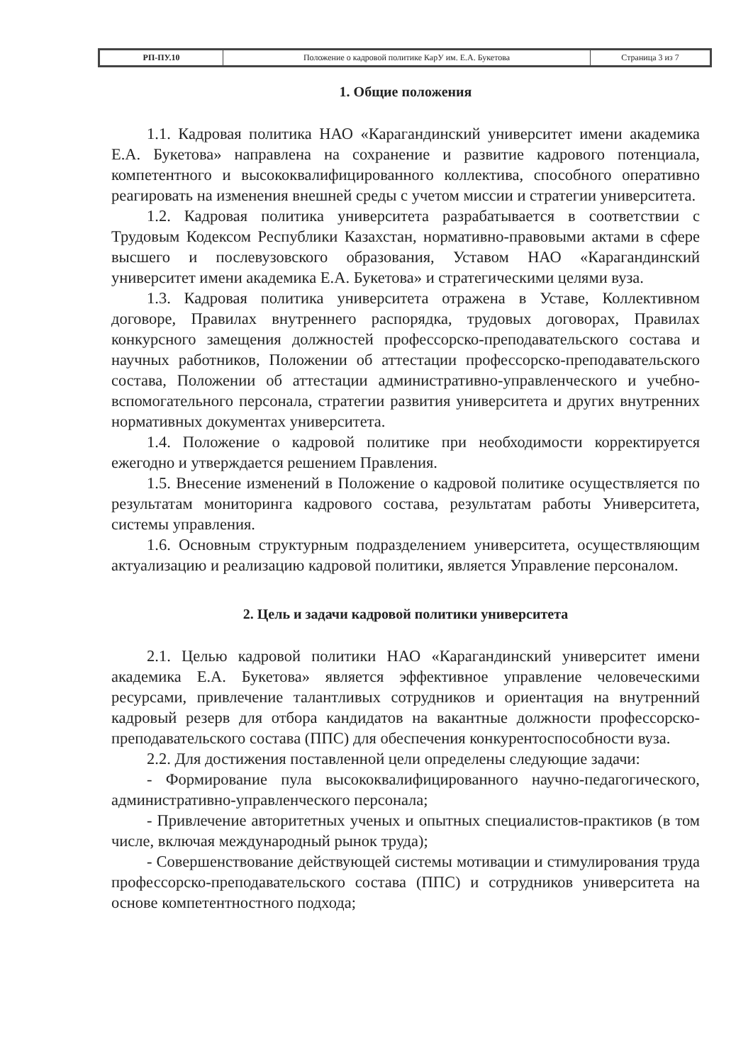| РП-ПУ.10 | Положение о кадровой политике КарУ им. Е.А. Букетова | Страница 3 из 7 |
1. Общие положения
1.1. Кадровая политика НАО «Карагандинский университет имени академика Е.А. Букетова» направлена на сохранение и развитие кадрового потенциала, компетентного и высококвалифицированного коллектива, способного оперативно реагировать на изменения внешней среды с учетом миссии и стратегии университета.
1.2. Кадровая политика университета разрабатывается в соответствии с Трудовым Кодексом Республики Казахстан, нормативно-правовыми актами в сфере высшего и послевузовского образования, Уставом НАО «Карагандинский университет имени академика Е.А. Букетова» и стратегическими целями вуза.
1.3. Кадровая политика университета отражена в Уставе, Коллективном договоре, Правилах внутреннего распорядка, трудовых договорах, Правилах конкурсного замещения должностей профессорско-преподавательского состава и научных работников, Положении об аттестации профессорско-преподавательского состава, Положении об аттестации административно-управленческого и учебно-вспомогательного персонала, стратегии развития университета и других внутренних нормативных документах университета.
1.4. Положение о кадровой политике при необходимости корректируется ежегодно и утверждается решением Правления.
1.5. Внесение изменений в Положение о кадровой политике осуществляется по результатам мониторинга кадрового состава, результатам работы Университета, системы управления.
1.6. Основным структурным подразделением университета, осуществляющим актуализацию и реализацию кадровой политики, является Управление персоналом.
2. Цель и задачи кадровой политики университета
2.1. Целью кадровой политики НАО «Карагандинский университет имени академика Е.А. Букетова» является эффективное управление человеческими ресурсами, привлечение талантливых сотрудников и ориентация на внутренний кадровый резерв для отбора кандидатов на вакантные должности профессорско-преподавательского состава (ППС) для обеспечения конкурентоспособности вуза.
2.2. Для достижения поставленной цели определены следующие задачи:
- Формирование пула высококвалифицированного научно-педагогического, административно-управленческого персонала;
- Привлечение авторитетных ученых и опытных специалистов-практиков (в том числе, включая международный рынок труда);
- Совершенствование действующей системы мотивации и стимулирования труда профессорско-преподавательского состава (ППС) и сотрудников университета на основе компетентностного подхода;